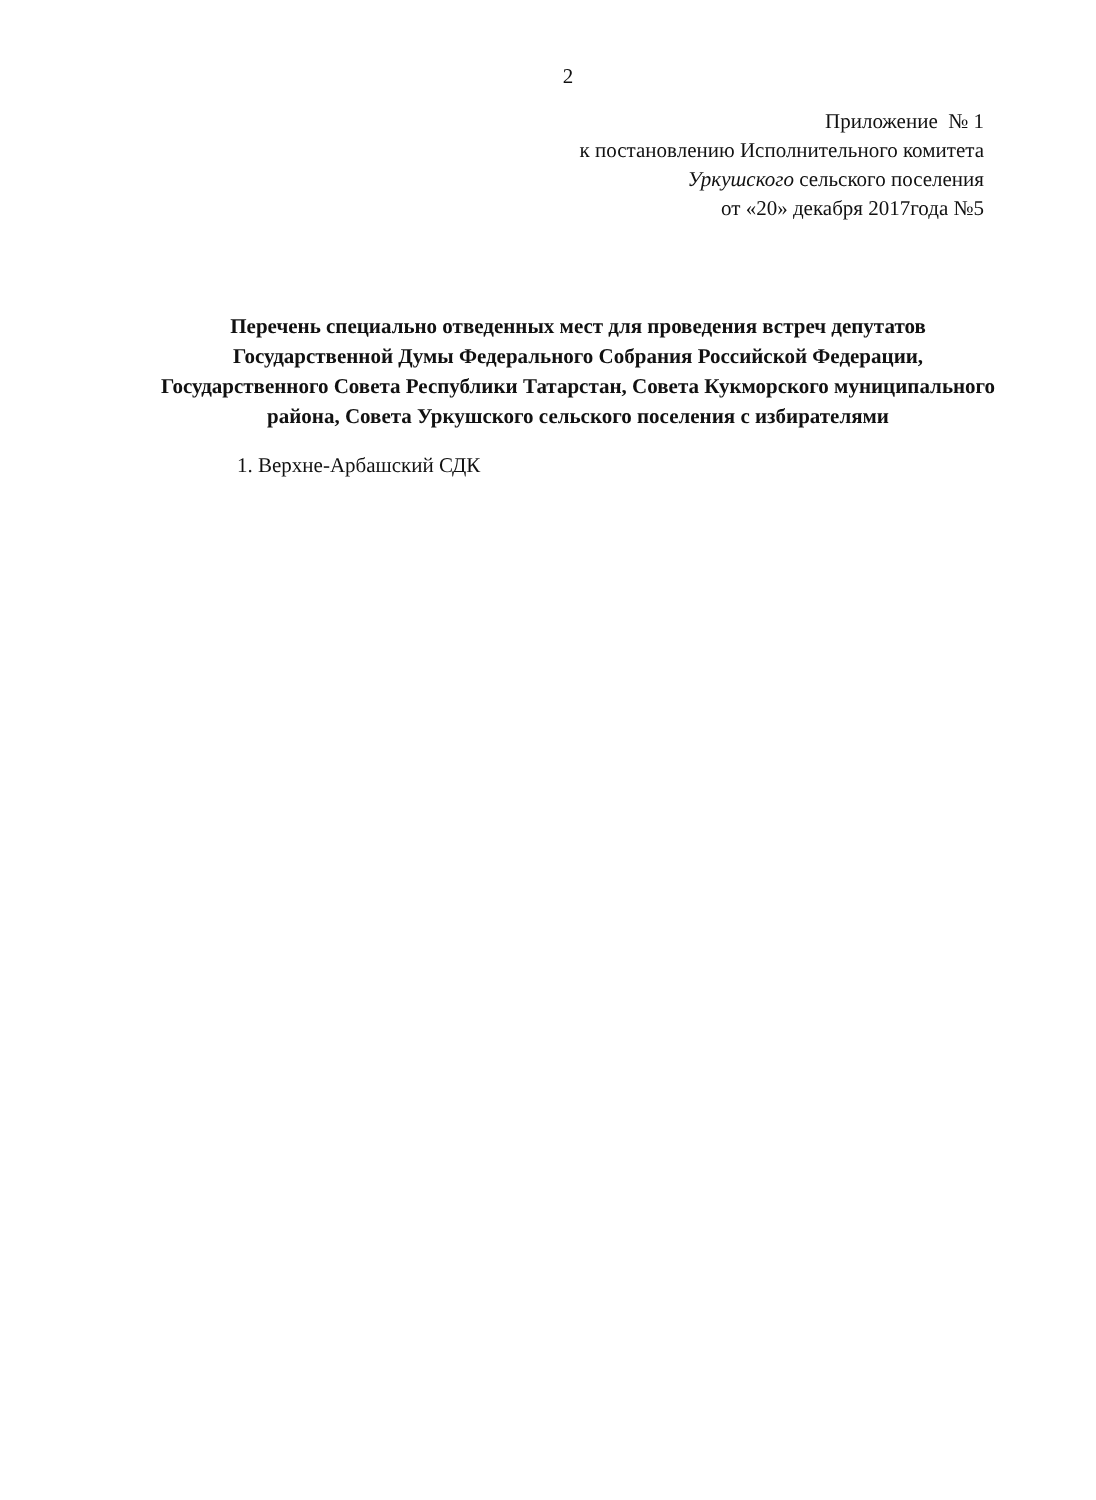2
Приложение № 1
к постановлению Исполнительного комитета
Уркушского сельского поселения
от «20» декабря 2017года №5
Перечень специально отведенных мест для проведения встреч депутатов Государственной Думы Федерального Собрания Российской Федерации, Государственного Совета Республики Татарстан, Совета Кукморского муниципального района, Совета Уркушского сельского поселения с избирателями
1. Верхне-Арбашский СДК